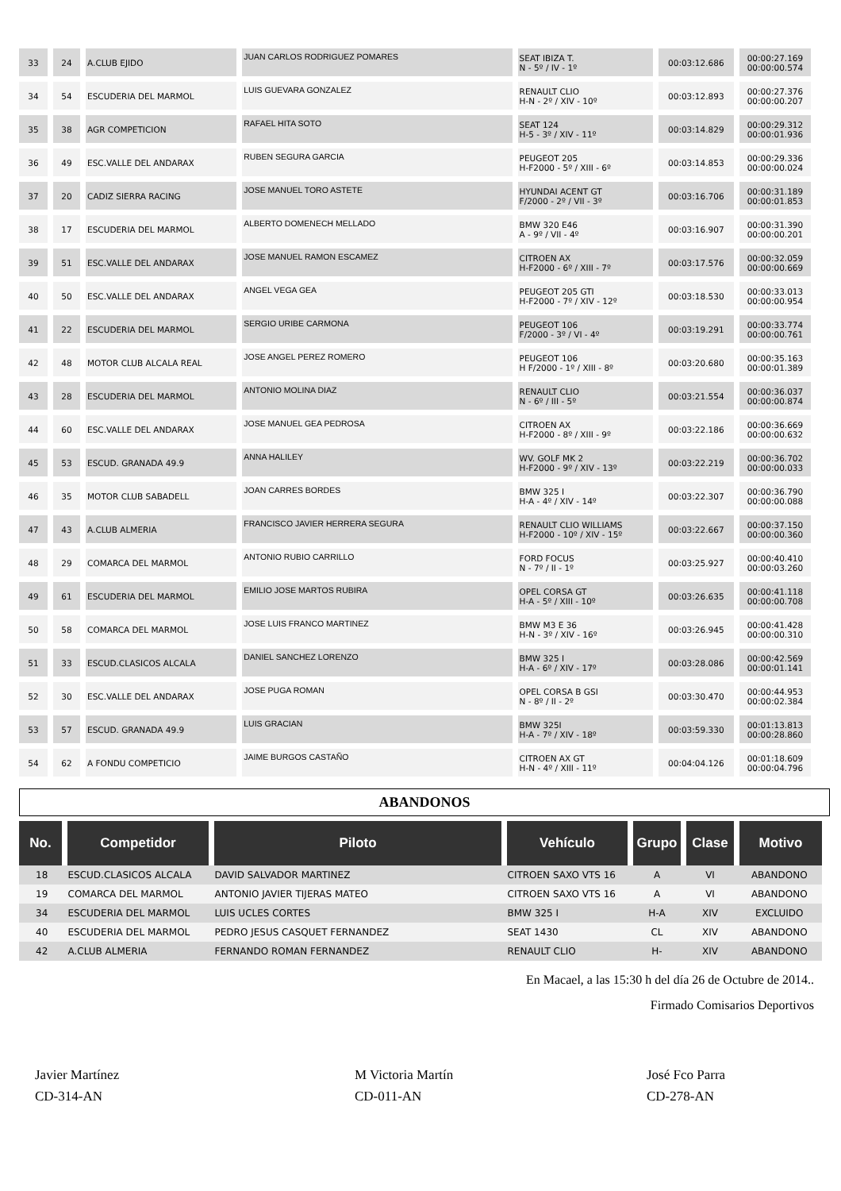| 33 | 24 | A.CLUB EJIDO | JUAN CARLOS RODRIGUEZ POMARES | SEAT IBIZA T. N - 5º / IV - 1º | 00:03:12.686 | 00:00:27.169 00:00:00.574 |
| 34 | 54 | ESCUDERIA DEL MARMOL | LUIS GUEVARA GONZALEZ | RENAULT CLIO H-N - 2º / XIV - 10º | 00:03:12.893 | 00:00:27.376 00:00:00.207 |
| 35 | 38 | AGR COMPETICION | RAFAEL HITA SOTO | SEAT 124 H-5 - 3º / XIV - 11º | 00:03:14.829 | 00:00:29.312 00:00:01.936 |
| 36 | 49 | ESC.VALLE DEL ANDARAX | RUBEN SEGURA GARCIA | PEUGEOT 205 H-F2000 - 5º / XIII - 6º | 00:03:14.853 | 00:00:29.336 00:00:00.024 |
| 37 | 20 | CADIZ SIERRA RACING | JOSE MANUEL TORO ASTETE | HYUNDAI ACENT GT F/2000 - 2º / VII - 3º | 00:03:16.706 | 00:00:31.189 00:00:01.853 |
| 38 | 17 | ESCUDERIA DEL MARMOL | ALBERTO DOMENECH MELLADO | BMW 320 E46 A - 9º / VII - 4º | 00:03:16.907 | 00:00:31.390 00:00:00.201 |
| 39 | 51 | ESC.VALLE DEL ANDARAX | JOSE MANUEL RAMON ESCAMEZ | CITROEN AX H-F2000 - 6º / XIII - 7º | 00:03:17.576 | 00:00:32.059 00:00:00.669 |
| 40 | 50 | ESC.VALLE DEL ANDARAX | ANGEL VEGA GEA | PEUGEOT 205 GTI H-F2000 - 7º / XIV - 12º | 00:03:18.530 | 00:00:33.013 00:00:00.954 |
| 41 | 22 | ESCUDERIA DEL MARMOL | SERGIO URIBE CARMONA | PEUGEOT 106 F/2000 - 3º / VI - 4º | 00:03:19.291 | 00:00:33.774 00:00:00.761 |
| 42 | 48 | MOTOR CLUB ALCALA REAL | JOSE ANGEL PEREZ ROMERO | PEUGEOT 106 H F/2000 - 1º / XIII - 8º | 00:03:20.680 | 00:00:35.163 00:00:01.389 |
| 43 | 28 | ESCUDERIA DEL MARMOL | ANTONIO MOLINA DIAZ | RENAULT CLIO N - 6º / III - 5º | 00:03:21.554 | 00:00:36.037 00:00:00.874 |
| 44 | 60 | ESC.VALLE DEL ANDARAX | JOSE MANUEL GEA PEDROSA | CITROEN AX H-F2000 - 8º / XIII - 9º | 00:03:22.186 | 00:00:36.669 00:00:00.632 |
| 45 | 53 | ESCUD. GRANADA 49.9 | ANNA HALILEY | WV. GOLF MK 2 H-F2000 - 9º / XIV - 13º | 00:03:22.219 | 00:00:36.702 00:00:00.033 |
| 46 | 35 | MOTOR CLUB SABADELL | JOAN CARRES BORDES | BMW 325 I H-A - 4º / XIV - 14º | 00:03:22.307 | 00:00:36.790 00:00:00.088 |
| 47 | 43 | A.CLUB ALMERIA | FRANCISCO JAVIER HERRERA SEGURA | RENAULT CLIO WILLIAMS H-F2000 - 10º / XIV - 15º | 00:03:22.667 | 00:00:37.150 00:00:00.360 |
| 48 | 29 | COMARCA DEL MARMOL | ANTONIO RUBIO CARRILLO | FORD FOCUS N - 7º / II - 1º | 00:03:25.927 | 00:00:40.410 00:00:03.260 |
| 49 | 61 | ESCUDERIA DEL MARMOL | EMILIO JOSE MARTOS RUBIRA | OPEL CORSA GT H-A - 5º / XIII - 10º | 00:03:26.635 | 00:00:41.118 00:00:00.708 |
| 50 | 58 | COMARCA DEL MARMOL | JOSE LUIS FRANCO MARTINEZ | BMW M3 E 36 H-N - 3º / XIV - 16º | 00:03:26.945 | 00:00:41.428 00:00:00.310 |
| 51 | 33 | ESCUD.CLASICOS ALCALA | DANIEL SANCHEZ LORENZO | BMW 325 I H-A - 6º / XIV - 17º | 00:03:28.086 | 00:00:42.569 00:00:01.141 |
| 52 | 30 | ESC.VALLE DEL ANDARAX | JOSE PUGA ROMAN | OPEL CORSA B GSI N - 8º / II - 2º | 00:03:30.470 | 00:00:44.953 00:00:02.384 |
| 53 | 57 | ESCUD. GRANADA 49.9 | LUIS GRACIAN | BMW 325I H-A - 7º / XIV - 18º | 00:03:59.330 | 00:01:13.813 00:00:28.860 |
| 54 | 62 | A FONDU COMPETICIO | JAIME BURGOS CASTAÑO | CITROEN AX GT H-N - 4º / XIII - 11º | 00:04:04.126 | 00:01:18.609 00:00:04.796 |
ABANDONOS
| No. | Competidor | Piloto | Vehículo | Grupo | Clase | Motivo |
| --- | --- | --- | --- | --- | --- | --- |
| 18 | ESCUD.CLASICOS ALCALA | DAVID SALVADOR MARTINEZ | CITROEN SAXO VTS 16 | A | VI | ABANDONO |
| 19 | COMARCA DEL MARMOL | ANTONIO JAVIER TIJERAS MATEO | CITROEN SAXO VTS 16 | A | VI | ABANDONO |
| 34 | ESCUDERIA DEL MARMOL | LUIS UCLES CORTES | BMW 325 I | H-A | XIV | EXCLUIDO |
| 40 | ESCUDERIA DEL MARMOL | PEDRO JESUS CASQUET FERNANDEZ | SEAT 1430 | CL | XIV | ABANDONO |
| 42 | A.CLUB ALMERIA | FERNANDO ROMAN FERNANDEZ | RENAULT CLIO | H- | XIV | ABANDONO |
En Macael, a las 15:30 h del día 26 de Octubre de 2014..
Firmado Comisarios Deportivos
Javier Martínez
CD-314-AN
M Victoria Martín
CD-011-AN
José Fco Parra
CD-278-AN